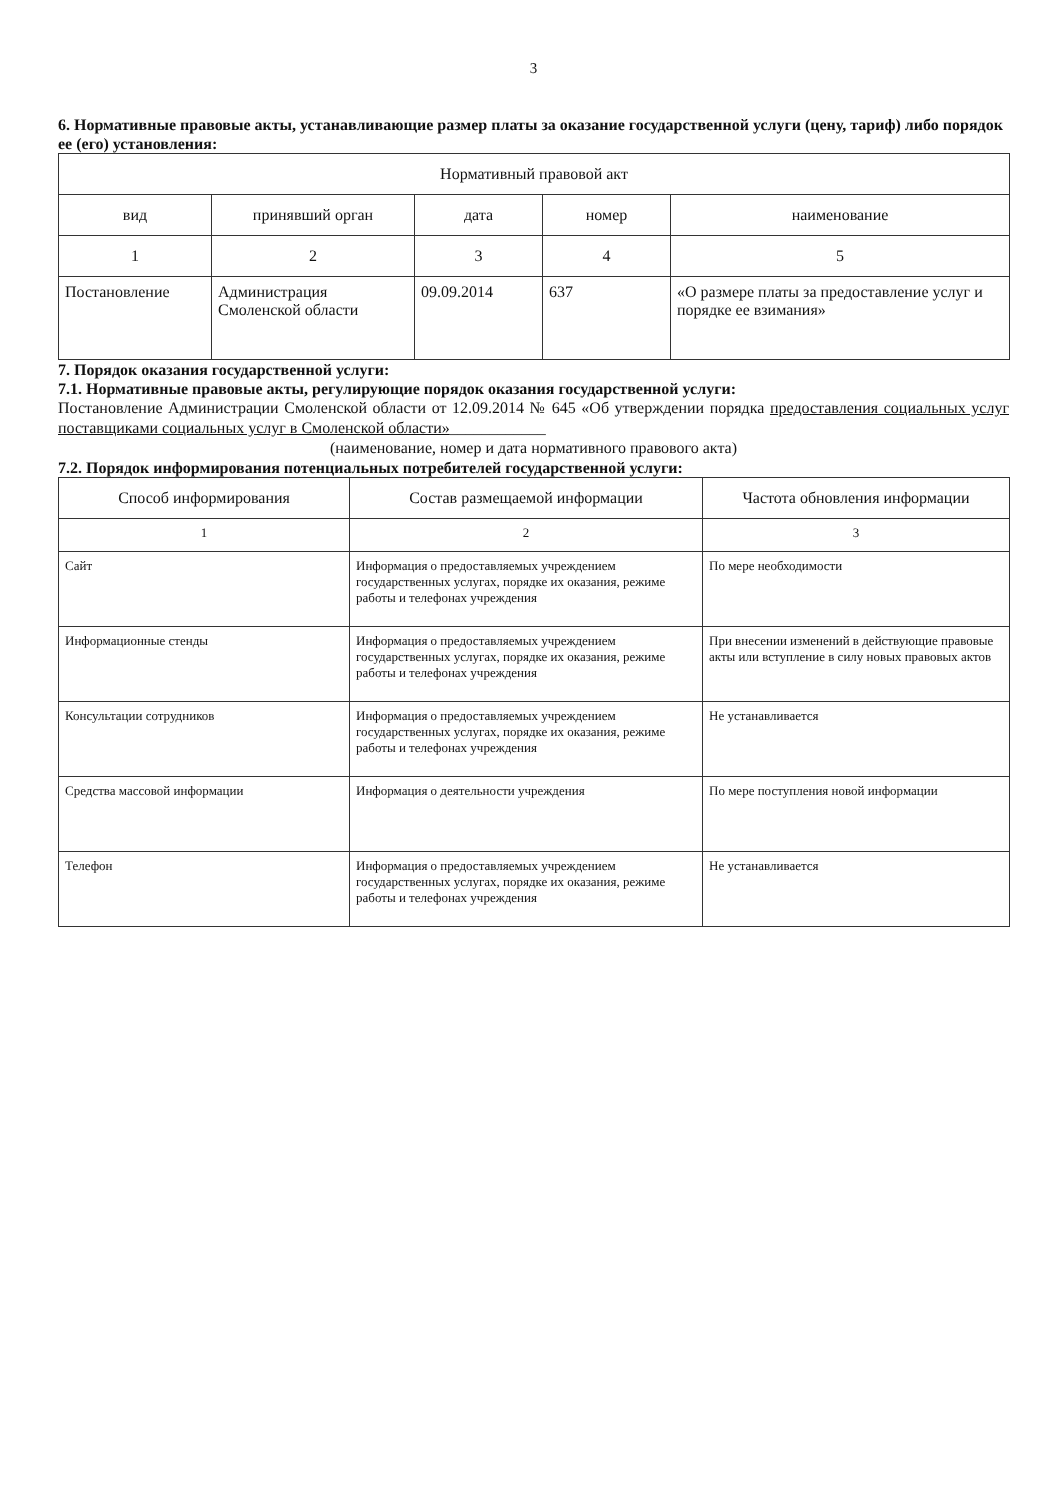3
6. Нормативные правовые акты, устанавливающие размер платы за оказание государственной услуги (цену, тариф) либо порядок ее (его) установления:
| Нормативный правовой акт | | | | |
| --- | --- | --- | --- | --- |
| вид | принявший орган | дата | номер | наименование |
| 1 | 2 | 3 | 4 | 5 |
| Постановление | Администрация Смоленской области | 09.09.2014 | 637 | «О размере платы за предоставление услуг и порядке ее взимания» |
7. Порядок оказания государственной услуги:
7.1. Нормативные правовые акты, регулирующие порядок оказания государственной услуги:
Постановление Администрации Смоленской области от 12.09.2014 № 645 «Об утверждении порядка предоставления социальных услуг поставщиками социальных услуг в Смоленской области»____________
(наименование, номер и дата нормативного правового акта)
7.2. Порядок информирования потенциальных потребителей государственной услуги:
| Способ информирования | Состав размещаемой информации | Частота обновления информации |
| --- | --- | --- |
| 1 | 2 | 3 |
| Сайт | Информация о предоставляемых учреждением государственных услугах, порядке их оказания, режиме работы и телефонах учреждения | По мере необходимости |
| Информационные стенды | Информация о предоставляемых учреждением государственных услугах, порядке их оказания, режиме работы и телефонах учреждения | При внесении изменений в действующие правовые акты или вступление в силу новых правовых актов |
| Консультации сотрудников | Информация о предоставляемых учреждением государственных услугах, порядке их оказания, режиме работы и телефонах учреждения | Не устанавливается |
| Средства массовой информации | Информация о деятельности учреждения | По мере поступления новой информации |
| Телефон | Информация о предоставляемых учреждением государственных услугах, порядке их оказания, режиме работы и телефонах учреждения | Не устанавливается |